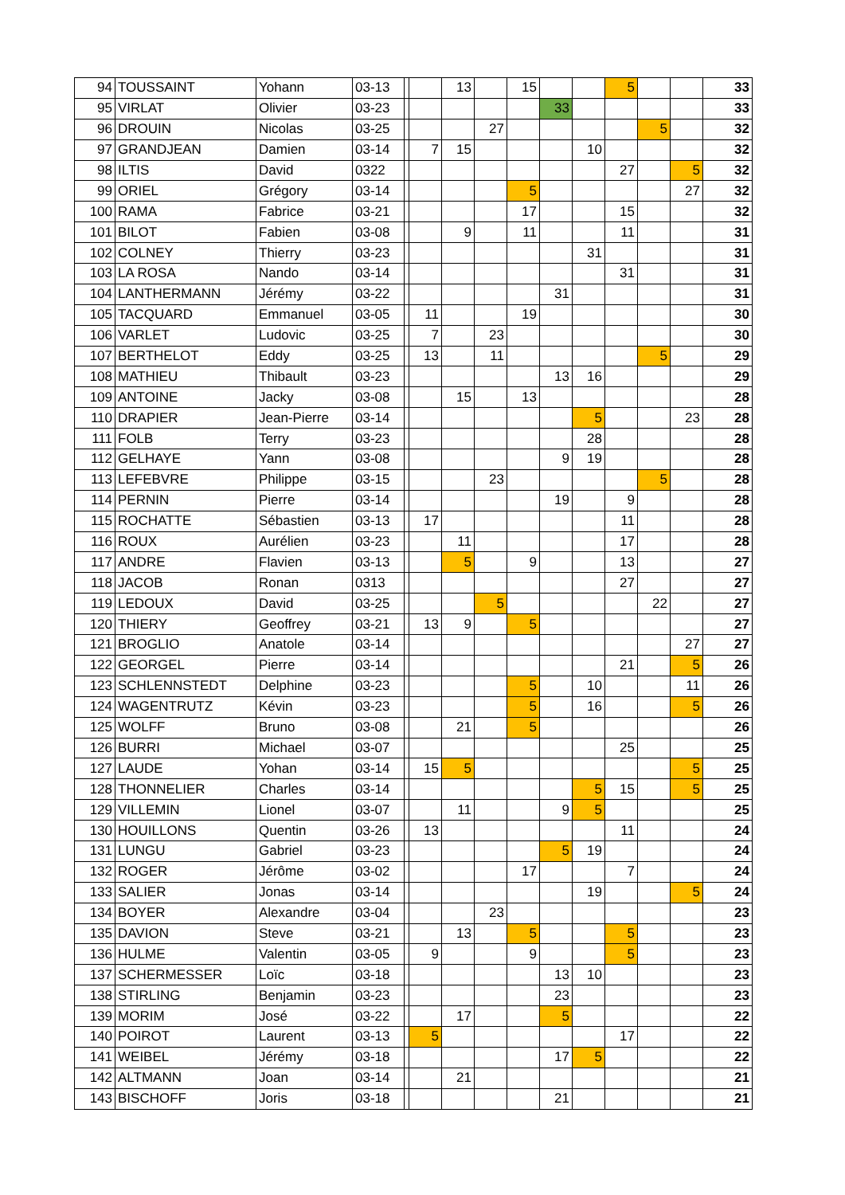| 94 | TOUSSAINT | Yohann | 03-13 | | | 13 | | 15 | | | 5 | | | 33 |
| 95 | VIRLAT | Olivier | 03-23 | | | | | | 33 | | | | | 33 |
| 96 | DROUIN | Nicolas | 03-25 | | | | 27 | | | | | 5 | | 32 |
| 97 | GRANDJEAN | Damien | 03-14 | | 7 | 15 | | | | 10 | | | | 32 |
| 98 | ILTIS | David | 0322 | | | | | | | | 27 | | 5 | 32 |
| 99 | ORIEL | Grégory | 03-14 | | | | | 5 | | | | | 27 | 32 |
| 100 | RAMA | Fabrice | 03-21 | | | | | 17 | | | 15 | | | 32 |
| 101 | BILOT | Fabien | 03-08 | | | 9 | | 11 | | | 11 | | | 31 |
| 102 | COLNEY | Thierry | 03-23 | | | | | | | 31 | | | | 31 |
| 103 | LA ROSA | Nando | 03-14 | | | | | | | | 31 | | | 31 |
| 104 | LANTHERMANN | Jérémy | 03-22 | | | | | | 31 | | | | | 31 |
| 105 | TACQUARD | Emmanuel | 03-05 | | 11 | | | 19 | | | | | | 30 |
| 106 | VARLET | Ludovic | 03-25 | | 7 | | 23 | | | | | | | 30 |
| 107 | BERTHELOT | Eddy | 03-25 | | 13 | | 11 | | | | | 5 | | 29 |
| 108 | MATHIEU | Thibault | 03-23 | | | | | | 13 | 16 | | | | 29 |
| 109 | ANTOINE | Jacky | 03-08 | | | 15 | | 13 | | | | | | 28 |
| 110 | DRAPIER | Jean-Pierre | 03-14 | | | | | | | 5 | | | 23 | 28 |
| 111 | FOLB | Terry | 03-23 | | | | | | | 28 | | | | 28 |
| 112 | GELHAYE | Yann | 03-08 | | | | | | 9 | 19 | | | | 28 |
| 113 | LEFEBVRE | Philippe | 03-15 | | | | 23 | | | | | 5 | | 28 |
| 114 | PERNIN | Pierre | 03-14 | | | | | | 19 | | 9 | | | 28 |
| 115 | ROCHATTE | Sébastien | 03-13 | | 17 | | | | | | 11 | | | 28 |
| 116 | ROUX | Aurélien | 03-23 | | | 11 | | | | | 17 | | | 28 |
| 117 | ANDRE | Flavien | 03-13 | | | 5 | | 9 | | | 13 | | | 27 |
| 118 | JACOB | Ronan | 0313 | | | | | | | | 27 | | | 27 |
| 119 | LEDOUX | David | 03-25 | | | | 5 | | | | | 22 | | 27 |
| 120 | THIERY | Geoffrey | 03-21 | | 13 | 9 | | 5 | | | | | | 27 |
| 121 | BROGLIO | Anatole | 03-14 | | | | | | | | | | 27 | 27 |
| 122 | GEORGEL | Pierre | 03-14 | | | | | | | | 21 | | 5 | 26 |
| 123 | SCHLENNSTEDT | Delphine | 03-23 | | | | | 5 | | 10 | | | 11 | 26 |
| 124 | WAGENTRUTZ | Kévin | 03-23 | | | | | 5 | | 16 | | | 5 | 26 |
| 125 | WOLFF | Bruno | 03-08 | | | 21 | | 5 | | | | | | 26 |
| 126 | BURRI | Michael | 03-07 | | | | | | | | 25 | | | 25 |
| 127 | LAUDE | Yohan | 03-14 | | 15 | 5 | | | | | | | 5 | 25 |
| 128 | THONNELIER | Charles | 03-14 | | | | | | | 5 | 15 | | 5 | 25 |
| 129 | VILLEMIN | Lionel | 03-07 | | | 11 | | | 9 | 5 | | | | 25 |
| 130 | HOUILLONS | Quentin | 03-26 | | 13 | | | | | | 11 | | | 24 |
| 131 | LUNGU | Gabriel | 03-23 | | | | | | 5 | 19 | | | | 24 |
| 132 | ROGER | Jérôme | 03-02 | | | | | 17 | | | 7 | | | 24 |
| 133 | SALIER | Jonas | 03-14 | | | | | | | 19 | | | 5 | 24 |
| 134 | BOYER | Alexandre | 03-04 | | | | 23 | | | | | | | 23 |
| 135 | DAVION | Steve | 03-21 | | | 13 | | 5 | | | 5 | | | 23 |
| 136 | HULME | Valentin | 03-05 | | 9 | | | 9 | | | 5 | | | 23 |
| 137 | SCHERMESSER | Loïc | 03-18 | | | | | | 13 | 10 | | | | 23 |
| 138 | STIRLING | Benjamin | 03-23 | | | | | | 23 | | | | | 23 |
| 139 | MORIM | José | 03-22 | | | 17 | | | 5 | | | | | 22 |
| 140 | POIROT | Laurent | 03-13 | | 5 | | | | | | 17 | | | 22 |
| 141 | WEIBEL | Jérémy | 03-18 | | | | | | 17 | 5 | | | | 22 |
| 142 | ALTMANN | Joan | 03-14 | | | 21 | | | | | | | | 21 |
| 143 | BISCHOFF | Joris | 03-18 | | | | | | 21 | | | | | 21 |